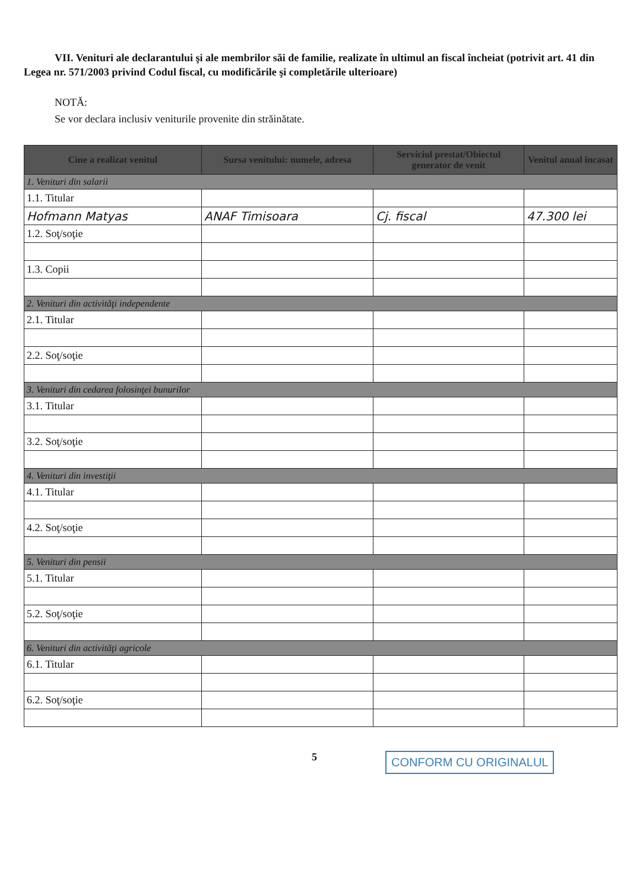VII. Venituri ale declarantului şi ale membrilor săi de familie, realizate în ultimul an fiscal încheiat (potrivit art. 41 din Legea nr. 571/2003 privind Codul fiscal, cu modificările şi completările ulterioare)
NOTĂ:
Se vor declara inclusiv veniturile provenite din străinătate.
| Cine a realizat venitul | Sursa venitului: numele, adresa | Serviciul prestat/Obiectul generator de venit | Venitul anual încasat |
| --- | --- | --- | --- |
| 1. Venituri din salarii | | | |
| 1.1. Titular | | | |
| Hofmann Matyas | ANAF Timisoara | Cj. fiscal | 47.300 lei |
| 1.2. Soţ/soţie | | | |
| 1.3. Copii | | | |
| 2. Venituri din activităţi independente | | | |
| 2.1. Titular | | | |
| 2.2. Soţ/soţie | | | |
| 3. Venituri din cedarea folosinţei bunurilor | | | |
| 3.1. Titular | | | |
| 3.2. Soţ/soţie | | | |
| 4. Venituri din investiţii | | | |
| 4.1. Titular | | | |
| 4.2. Soţ/soţie | | | |
| 5. Venituri din pensii | | | |
| 5.1. Titular | | | |
| 5.2. Soţ/soţie | | | |
| 6. Venituri din activităţi agricole | | | |
| 6.1. Titular | | | |
| 6.2. Soţ/soţie | | | |
5
CONFORM CU ORIGINALUL